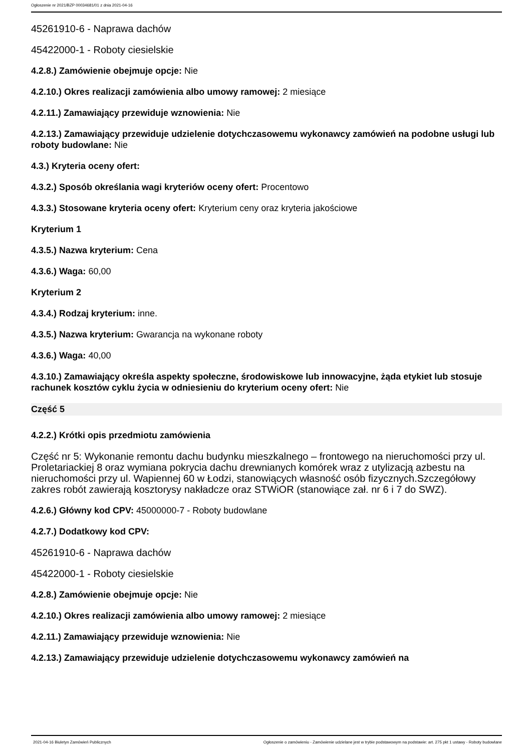Ogłoszenie nr 2021/BZP 00034681/01 z dnia 2021-04-16
45261910-6 - Naprawa dachów
45422000-1 - Roboty ciesielskie
4.2.8.) Zamówienie obejmuje opcje: Nie
4.2.10.) Okres realizacji zamówienia albo umowy ramowej: 2 miesiące
4.2.11.) Zamawiający przewiduje wznowienia: Nie
4.2.13.) Zamawiający przewiduje udzielenie dotychczasowemu wykonawcy zamówień na podobne usługi lub roboty budowlane: Nie
4.3.) Kryteria oceny ofert:
4.3.2.) Sposób określania wagi kryteriów oceny ofert: Procentowo
4.3.3.) Stosowane kryteria oceny ofert: Kryterium ceny oraz kryteria jakościowe
Kryterium 1
4.3.5.) Nazwa kryterium: Cena
4.3.6.) Waga: 60,00
Kryterium 2
4.3.4.) Rodzaj kryterium: inne.
4.3.5.) Nazwa kryterium: Gwarancja na wykonane roboty
4.3.6.) Waga: 40,00
4.3.10.) Zamawiający określa aspekty społeczne, środowiskowe lub innowacyjne, żąda etykiet lub stosuje rachunek kosztów cyklu życia w odniesieniu do kryterium oceny ofert: Nie
Część 5
4.2.2.) Krótki opis przedmiotu zamówienia
Część nr 5: Wykonanie remontu dachu budynku mieszkalnego – frontowego na nieruchomości przy ul. Proletariackiej 8 oraz wymiana pokrycia dachu drewnianych komórek wraz z utylizacją azbestu na nieruchomości przy ul. Wapiennej 60 w Łodzi, stanowiących własność osób fizycznych.Szczegółowy zakres robót zawierają kosztorysy nakładcze oraz STWiOR (stanowiące zał. nr 6 i 7 do SWZ).
4.2.6.) Główny kod CPV: 45000000-7 - Roboty budowlane
4.2.7.) Dodatkowy kod CPV:
45261910-6 - Naprawa dachów
45422000-1 - Roboty ciesielskie
4.2.8.) Zamówienie obejmuje opcje: Nie
4.2.10.) Okres realizacji zamówienia albo umowy ramowej: 2 miesiące
4.2.11.) Zamawiający przewiduje wznowienia: Nie
4.2.13.) Zamawiający przewiduje udzielenie dotychczasowemu wykonawcy zamówień na
2021-04-16 Biuletyn Zamówień Publicznych Ogłoszenie o zamówieniu - Zamówienie udzielane jest w trybie podstawowym na podstawie: art. 275 pkt 1 ustawy - Roboty budowlane